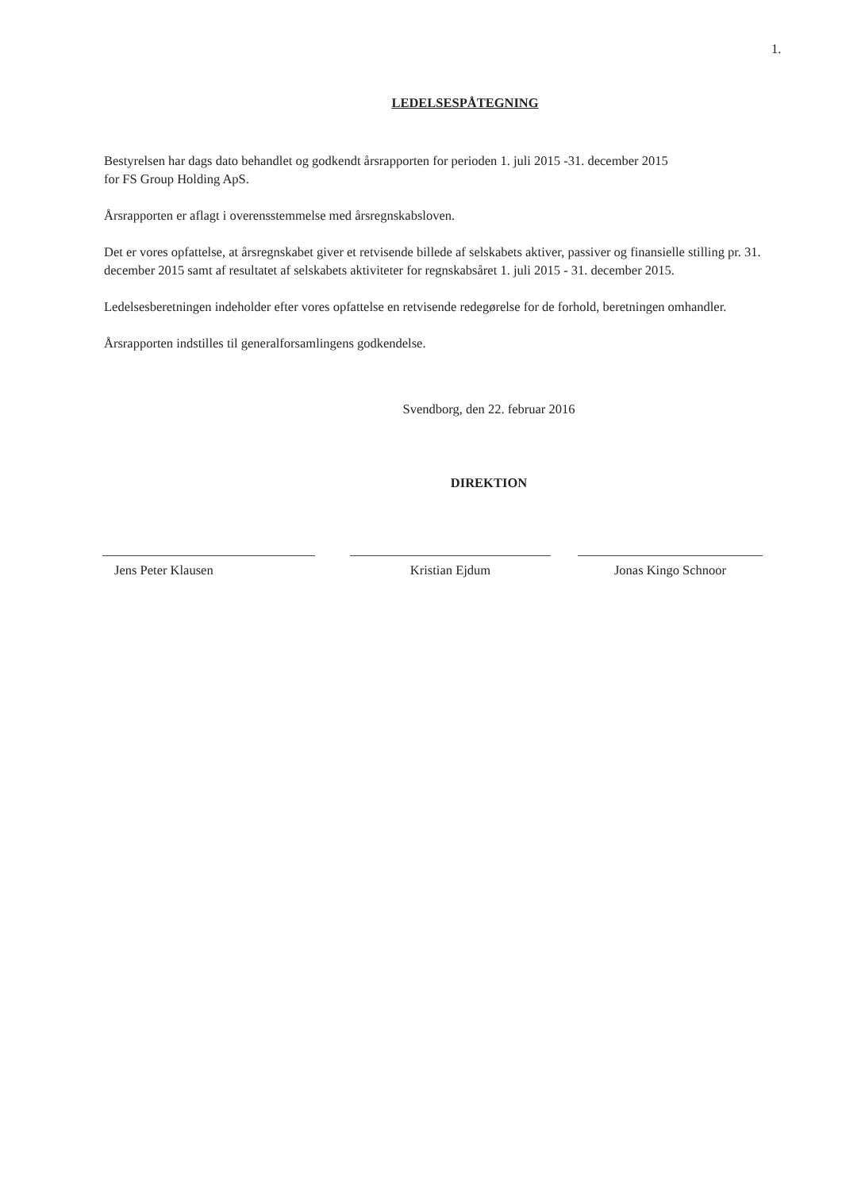1.
LEDELSESPÅTEGNING
Bestyrelsen har dags dato behandlet og godkendt årsrapporten for perioden 1. juli 2015 -31. december 2015
for FS Group Holding ApS.
Årsrapporten er aflagt i overensstemmelse med årsregnskabsloven.
Det er vores opfattelse, at årsregnskabet giver et retvisende billede af selskabets aktiver, passiver og finansielle stilling pr. 31. december 2015 samt af resultatet af selskabets aktiviteter for regnskabsåret 1. juli 2015 - 31. december 2015.
Ledelsesberetningen indeholder efter vores opfattelse en retvisende redegørelse for de forhold, beretningen omhandler.
Årsrapporten indstilles til generalforsamlingens godkendelse.
Svendborg, den 22. februar 2016
DIREKTION
Jens Peter Klausen Kristian Ejdum Jonas Kingo Schnoor